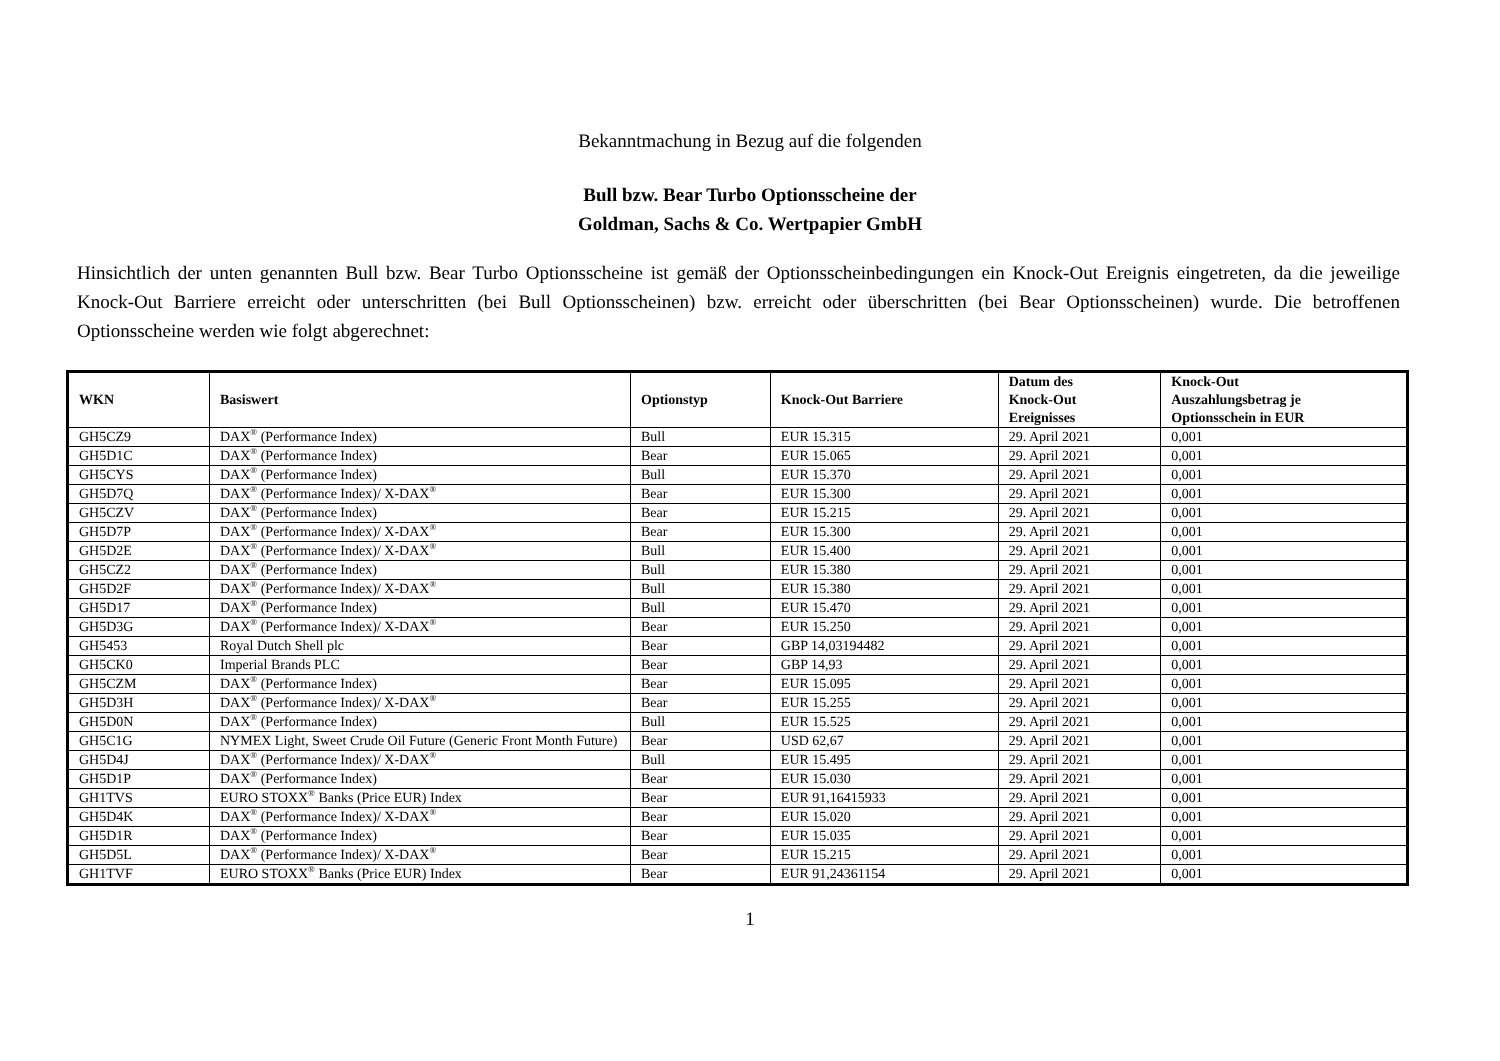Bekanntmachung in Bezug auf die folgenden
Bull bzw. Bear Turbo Optionsscheine der
Goldman, Sachs & Co. Wertpapier GmbH
Hinsichtlich der unten genannten Bull bzw. Bear Turbo Optionsscheine ist gemäß der Optionsscheinbedingungen ein Knock-Out Ereignis eingetreten, da die jeweilige Knock-Out Barriere erreicht oder unterschritten (bei Bull Optionsscheinen) bzw. erreicht oder überschritten (bei Bear Optionsscheinen) wurde. Die betroffenen Optionsscheine werden wie folgt abgerechnet:
| WKN | Basiswert | Optionstyp | Knock-Out Barriere | Datum des Knock-Out Ereignisses | Knock-Out Auszahlungsbetrag je Optionsschein in EUR |
| --- | --- | --- | --- | --- | --- |
| GH5CZ9 | DAX<sup>®</sup> (Performance Index) | Bull | EUR 15.315 | 29. April 2021 | 0,001 |
| GH5D1C | DAX<sup>®</sup> (Performance Index) | Bear | EUR 15.065 | 29. April 2021 | 0,001 |
| GH5CYS | DAX<sup>®</sup> (Performance Index) | Bull | EUR 15.370 | 29. April 2021 | 0,001 |
| GH5D7Q | DAX<sup>®</sup> (Performance Index)/ X-DAX<sup>®</sup> | Bear | EUR 15.300 | 29. April 2021 | 0,001 |
| GH5CZV | DAX<sup>®</sup> (Performance Index) | Bear | EUR 15.215 | 29. April 2021 | 0,001 |
| GH5D7P | DAX<sup>®</sup> (Performance Index)/ X-DAX<sup>®</sup> | Bear | EUR 15.300 | 29. April 2021 | 0,001 |
| GH5D2E | DAX<sup>®</sup> (Performance Index)/ X-DAX<sup>®</sup> | Bull | EUR 15.400 | 29. April 2021 | 0,001 |
| GH5CZ2 | DAX<sup>®</sup> (Performance Index) | Bull | EUR 15.380 | 29. April 2021 | 0,001 |
| GH5D2F | DAX<sup>®</sup> (Performance Index)/ X-DAX<sup>®</sup> | Bull | EUR 15.380 | 29. April 2021 | 0,001 |
| GH5D17 | DAX<sup>®</sup> (Performance Index) | Bull | EUR 15.470 | 29. April 2021 | 0,001 |
| GH5D3G | DAX<sup>®</sup> (Performance Index)/ X-DAX<sup>®</sup> | Bear | EUR 15.250 | 29. April 2021 | 0,001 |
| GH5453 | Royal Dutch Shell plc | Bear | GBP 14,03194482 | 29. April 2021 | 0,001 |
| GH5CK0 | Imperial Brands PLC | Bear | GBP 14,93 | 29. April 2021 | 0,001 |
| GH5CZM | DAX<sup>®</sup> (Performance Index) | Bear | EUR 15.095 | 29. April 2021 | 0,001 |
| GH5D3H | DAX<sup>®</sup> (Performance Index)/ X-DAX<sup>®</sup> | Bear | EUR 15.255 | 29. April 2021 | 0,001 |
| GH5D0N | DAX<sup>®</sup> (Performance Index) | Bull | EUR 15.525 | 29. April 2021 | 0,001 |
| GH5C1G | NYMEX Light, Sweet Crude Oil Future (Generic Front Month Future) | Bear | USD 62,67 | 29. April 2021 | 0,001 |
| GH5D4J | DAX<sup>®</sup> (Performance Index)/ X-DAX<sup>®</sup> | Bull | EUR 15.495 | 29. April 2021 | 0,001 |
| GH5D1P | DAX<sup>®</sup> (Performance Index) | Bear | EUR 15.030 | 29. April 2021 | 0,001 |
| GH1TVS | EURO STOXX<sup>®</sup> Banks (Price EUR) Index | Bear | EUR 91,16415933 | 29. April 2021 | 0,001 |
| GH5D4K | DAX<sup>®</sup> (Performance Index)/ X-DAX<sup>®</sup> | Bear | EUR 15.020 | 29. April 2021 | 0,001 |
| GH5D1R | DAX<sup>®</sup> (Performance Index) | Bear | EUR 15.035 | 29. April 2021 | 0,001 |
| GH5D5L | DAX<sup>®</sup> (Performance Index)/ X-DAX<sup>®</sup> | Bear | EUR 15.215 | 29. April 2021 | 0,001 |
| GH1TVF | EURO STOXX<sup>®</sup> Banks (Price EUR) Index | Bear | EUR 91,24361154 | 29. April 2021 | 0,001 |
1